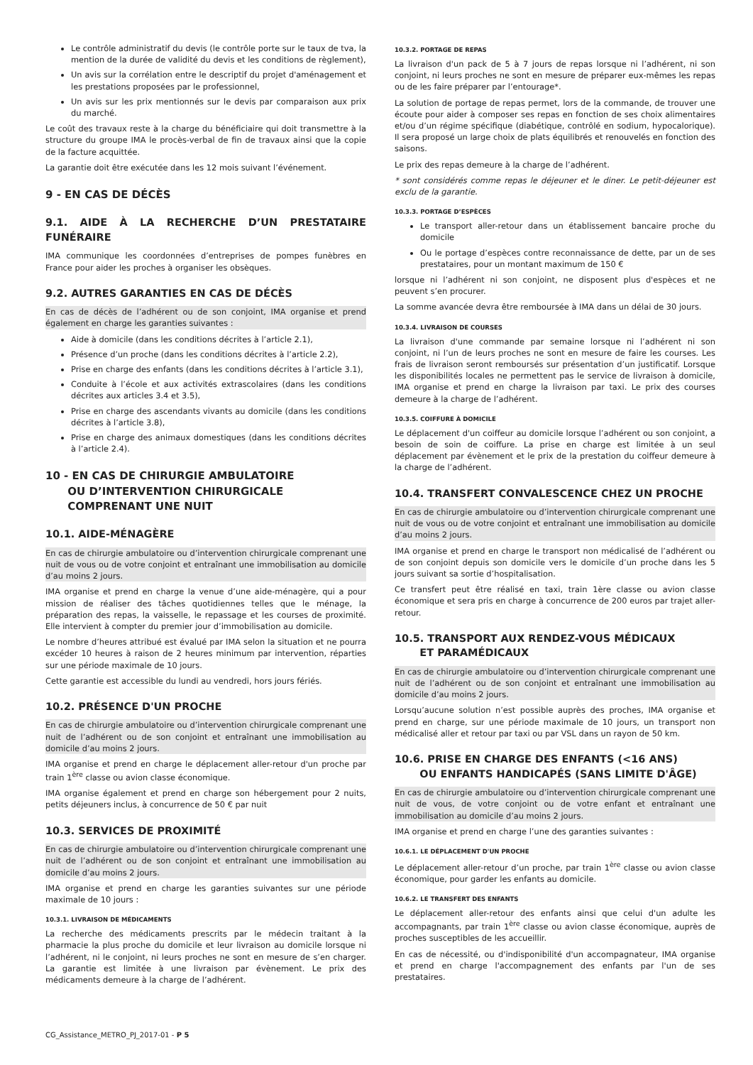Le contrôle administratif du devis (le contrôle porte sur le taux de tva, la mention de la durée de validité du devis et les conditions de règlement),
Un avis sur la corrélation entre le descriptif du projet d'aménagement et les prestations proposées par le professionnel,
Un avis sur les prix mentionnés sur le devis par comparaison aux prix du marché.
Le coût des travaux reste à la charge du bénéficiaire qui doit transmettre à la structure du groupe IMA le procès-verbal de fin de travaux ainsi que la copie de la facture acquittée.
La garantie doit être exécutée dans les 12 mois suivant l’événement.
9 - EN CAS DE DÉCÈS
9.1. AIDE À LA RECHERCHE D’UN PRESTATAIRE FUNÉRAIRE
IMA communique les coordonnées d’entreprises de pompes funèbres en France pour aider les proches à organiser les obsèques.
9.2. AUTRES GARANTIES EN CAS DE DÉCÈS
En cas de décès de l’adhérent ou de son conjoint, IMA organise et prend également en charge les garanties suivantes :
Aide à domicile (dans les conditions décrites à l’article 2.1),
Présence d’un proche (dans les conditions décrites à l’article 2.2),
Prise en charge des enfants (dans les conditions décrites à l’article 3.1),
Conduite à l’école et aux activités extrascolaires (dans les conditions décrites aux articles 3.4 et 3.5),
Prise en charge des ascendants vivants au domicile (dans les conditions décrites à l’article 3.8),
Prise en charge des animaux domestiques (dans les conditions décrites à l’article 2.4).
10 - EN CAS DE CHIRURGIE AMBULATOIRE
OU D’INTERVENTION CHIRURGICALE
COMPRENANT UNE NUIT
10.1. AIDE-MÉNAGÈRE
En cas de chirurgie ambulatoire ou d’intervention chirurgicale comprenant une nuit de vous ou de votre conjoint et entraînant une immobilisation au domicile d’au moins 2 jours.
IMA organise et prend en charge la venue d’une aide-ménagère, qui a pour mission de réaliser des tâches quotidiennes telles que le ménage, la préparation des repas, la vaisselle, le repassage et les courses de proximité. Elle intervient à compter du premier jour d’immobilisation au domicile.
Le nombre d’heures attribué est évalué par IMA selon la situation et ne pourra excéder 10 heures à raison de 2 heures minimum par intervention, réparties sur une période maximale de 10 jours.
Cette garantie est accessible du lundi au vendredi, hors jours fériés.
10.2. PRÉSENCE D'UN PROCHE
En cas de chirurgie ambulatoire ou d’intervention chirurgicale comprenant une nuit de l’adhérent ou de son conjoint et entraînant une immobilisation au domicile d’au moins 2 jours.
IMA organise et prend en charge le déplacement aller-retour d'un proche par train 1<sup>ère</sup> classe ou avion classe économique.
IMA organise également et prend en charge son hébergement pour 2 nuits, petits déjeuners inclus, à concurrence de 50 € par nuit
10.3. SERVICES DE PROXIMITÉ
En cas de chirurgie ambulatoire ou d’intervention chirurgicale comprenant une nuit de l’adhérent ou de son conjoint et entraînant une immobilisation au domicile d’au moins 2 jours.
IMA organise et prend en charge les garanties suivantes sur une période maximale de 10 jours :
10.3.1. LIVRAISON DE MÉDICAMENTS
La recherche des médicaments prescrits par le médecin traitant à la pharmacie la plus proche du domicile et leur livraison au domicile lorsque ni l’adhérent, ni le conjoint, ni leurs proches ne sont en mesure de s’en charger. La garantie est limitée à une livraison par évènement. Le prix des médicaments demeure à la charge de l’adhérent.
10.3.2. PORTAGE DE REPAS
La livraison d'un pack de 5 à 7 jours de repas lorsque ni l’adhérent, ni son conjoint, ni leurs proches ne sont en mesure de préparer eux-mêmes les repas ou de les faire préparer par l’entourage*.
La solution de portage de repas permet, lors de la commande, de trouver une écoute pour aider à composer ses repas en fonction de ses choix alimentaires et/ou d’un régime spécifique (diabétique, contrôlé en sodium, hypocalorique). Il sera proposé un large choix de plats équilibrés et renouvelés en fonction des saisons.
Le prix des repas demeure à la charge de l’adhérent.
* sont considérés comme repas le déjeuner et le diner. Le petit-déjeuner est exclu de la garantie.
10.3.3. PORTAGE D’ESPÈCES
Le transport aller-retour dans un établissement bancaire proche du domicile
Ou le portage d’espèces contre reconnaissance de dette, par un de ses prestataires, pour un montant maximum de 150 €
lorsque ni l’adhérent ni son conjoint, ne disposent plus d'espèces et ne peuvent s’en procurer.
La somme avancée devra être remboursée à IMA dans un délai de 30 jours.
10.3.4. LIVRAISON DE COURSES
La livraison d'une commande par semaine lorsque ni l’adhérent ni son conjoint, ni l’un de leurs proches ne sont en mesure de faire les courses. Les frais de livraison seront remboursés sur présentation d’un justificatif. Lorsque les disponibilités locales ne permettent pas le service de livraison à domicile, IMA organise et prend en charge la livraison par taxi. Le prix des courses demeure à la charge de l’adhérent.
10.3.5. COIFFURE À DOMICILE
Le déplacement d'un coiffeur au domicile lorsque l’adhérent ou son conjoint, a besoin de soin de coiffure. La prise en charge est limitée à un seul déplacement par évènement et le prix de la prestation du coiffeur demeure à la charge de l’adhérent.
10.4. TRANSFERT CONVALESCENCE CHEZ UN PROCHE
En cas de chirurgie ambulatoire ou d’intervention chirurgicale comprenant une nuit de vous ou de votre conjoint et entraînant une immobilisation au domicile d’au moins 2 jours.
IMA organise et prend en charge le transport non médicalisé de l’adhérent ou de son conjoint depuis son domicile vers le domicile d’un proche dans les 5 jours suivant sa sortie d’hospitalisation.
Ce transfert peut être réalisé en taxi, train 1ère classe ou avion classe économique et sera pris en charge à concurrence de 200 euros par trajet aller-retour.
10.5. TRANSPORT AUX RENDEZ-VOUS MÉDICAUX
ET PARAMÉDICAUX
En cas de chirurgie ambulatoire ou d’intervention chirurgicale comprenant une nuit de l’adhérent ou de son conjoint et entraînant une immobilisation au domicile d’au moins 2 jours.
Lorsqu’aucune solution n’est possible auprès des proches, IMA organise et prend en charge, sur une période maximale de 10 jours, un transport non médicalisé aller et retour par taxi ou par VSL dans un rayon de 50 km.
10.6. PRISE EN CHARGE DES ENFANTS (<16 ANS)
OU ENFANTS HANDICAPÉS (SANS LIMITE D'ÂGE)
En cas de chirurgie ambulatoire ou d’intervention chirurgicale comprenant une nuit de vous, de votre conjoint ou de votre enfant et entraînant une immobilisation au domicile d’au moins 2 jours.
IMA organise et prend en charge l’une des garanties suivantes :
10.6.1. LE DÉPLACEMENT D'UN PROCHE
Le déplacement aller-retour d’un proche, par train 1<sup>ère</sup> classe ou avion classe économique, pour garder les enfants au domicile.
10.6.2. LE TRANSFERT DES ENFANTS
Le déplacement aller-retour des enfants ainsi que celui d'un adulte les accompagnants, par train 1<sup>ère</sup> classe ou avion classe économique, auprès de proches susceptibles de les accueillir.
En cas de nécessité, ou d'indisponibilité d'un accompagnateur, IMA organise et prend en charge l'accompagnement des enfants par l'un de ses prestataires.
CG_Assistance_METRO_PJ_2017-01 - P 5